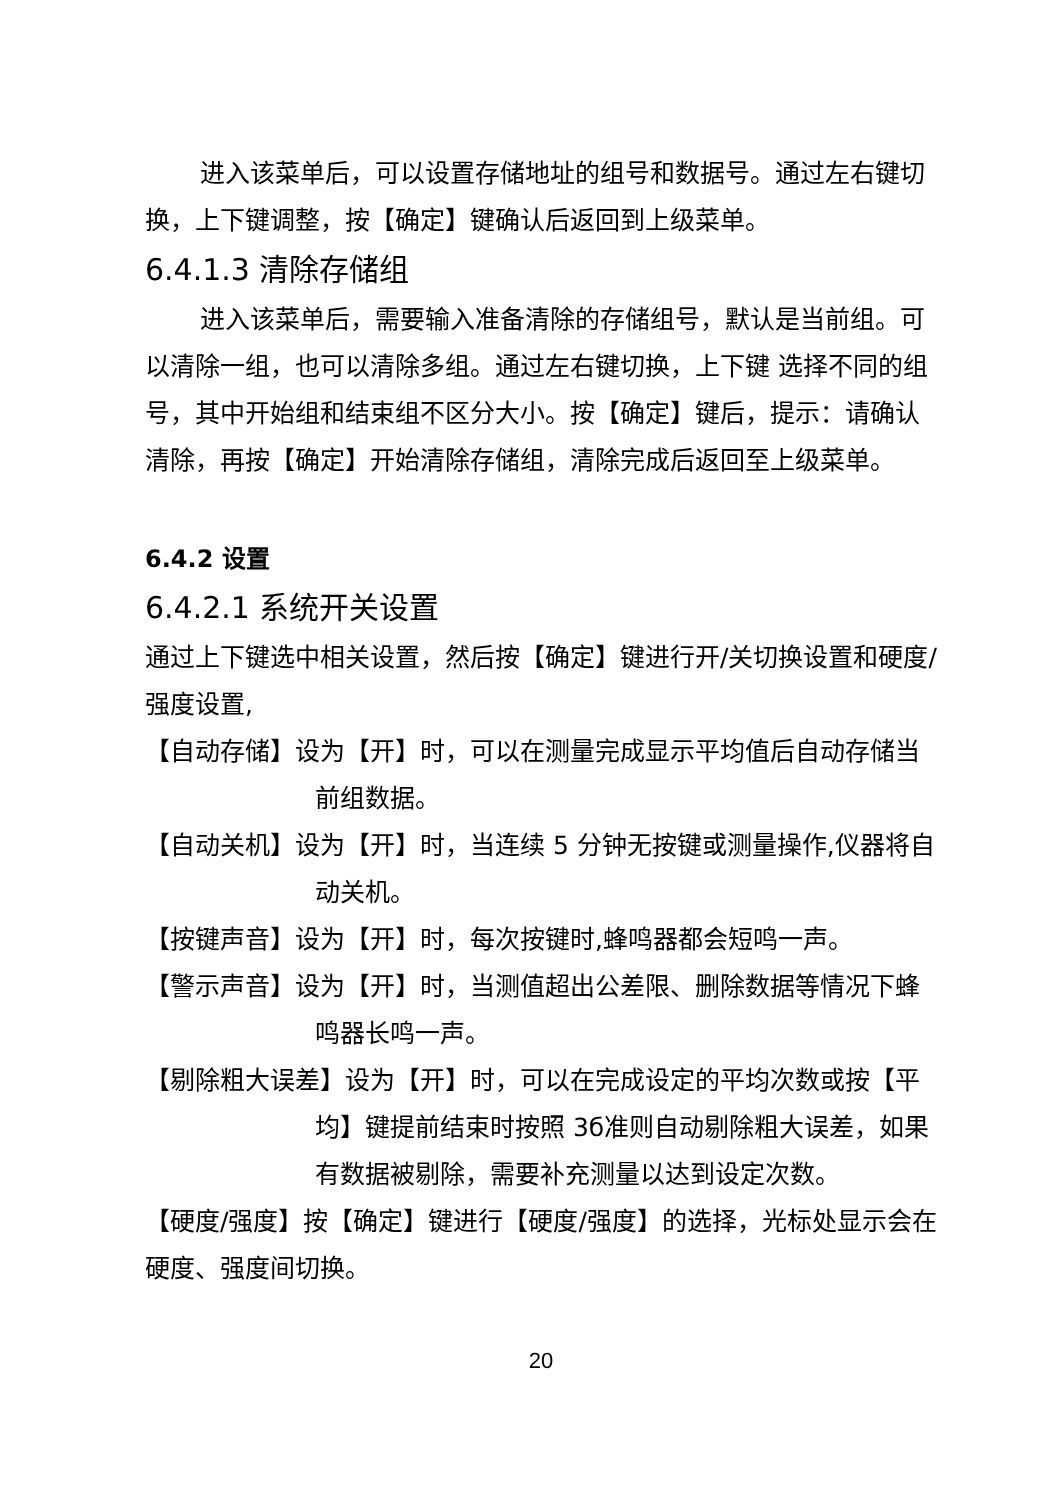进入该菜单后，可以设置存储地址的组号和数据号。通过左右键切换，上下键调整，按【确定】键确认后返回到上级菜单。
6.4.1.3 清除存储组
进入该菜单后，需要输入准备清除的存储组号，默认是当前组。可以清除一组，也可以清除多组。通过左右键切换，上下键 选择不同的组号，其中开始组和结束组不区分大小。按【确定】键后，提示：请确认清除，再按【确定】开始清除存储组，清除完成后返回至上级菜单。
6.4.2 设置
6.4.2.1 系统开关设置
通过上下键选中相关设置，然后按【确定】键进行开/关切换设置和硬度/强度设置,
【自动存储】设为【开】时，可以在测量完成显示平均值后自动存储当前组数据。
【自动关机】设为【开】时，当连续 5 分钟无按键或测量操作,仪器将自动关机。
【按键声音】设为【开】时，每次按键时,蜂鸣器都会短鸣一声。
【警示声音】设为【开】时，当测值超出公差限、删除数据等情况下蜂鸣器长鸣一声。
【剔除粗大误差】设为【开】时，可以在完成设定的平均次数或按【平均】键提前结束时按照 3б准则自动剔除粗大误差，如果有数据被剔除，需要补充测量以达到设定次数。
【硬度/强度】按【确定】键进行【硬度/强度】的选择，光标处显示会在硬度、强度间切换。
20